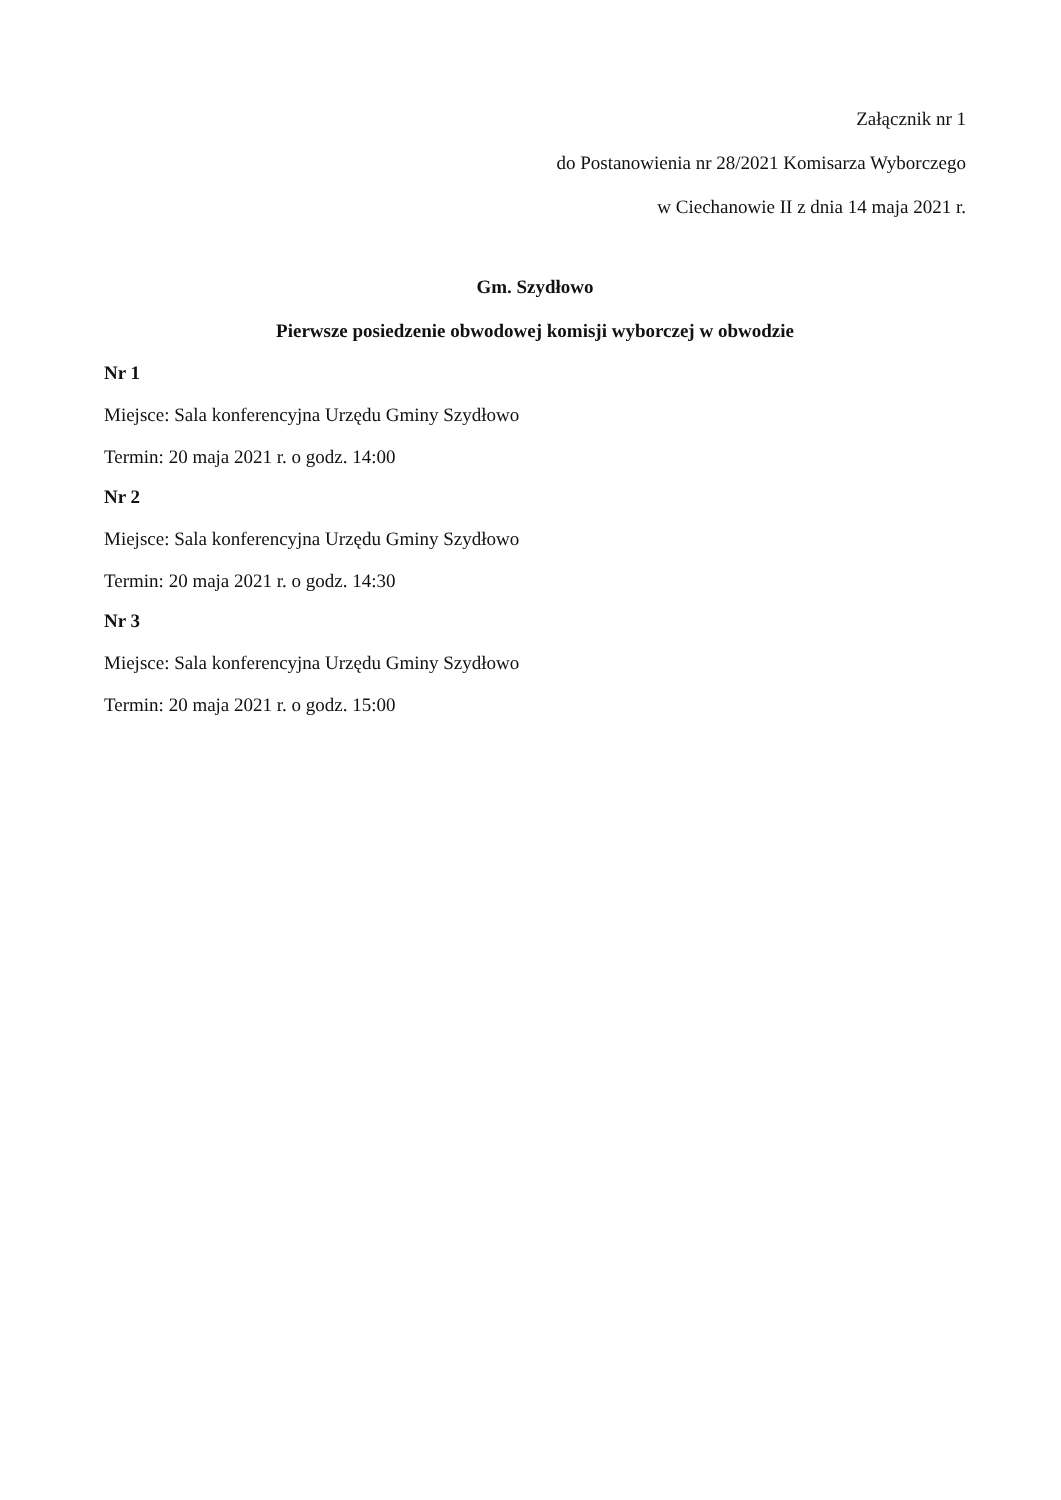Załącznik nr 1
do Postanowienia nr 28/2021 Komisarza Wyborczego
w Ciechanowie II z dnia 14 maja 2021 r.
Gm. Szydłowo
Pierwsze posiedzenie obwodowej komisji wyborczej w obwodzie
Nr 1
Miejsce: Sala konferencyjna Urzędu Gminy Szydłowo
Termin: 20 maja 2021 r. o godz. 14:00
Nr 2
Miejsce: Sala konferencyjna Urzędu Gminy Szydłowo
Termin: 20 maja 2021 r. o godz. 14:30
Nr 3
Miejsce: Sala konferencyjna Urzędu Gminy Szydłowo
Termin: 20 maja 2021 r. o godz. 15:00